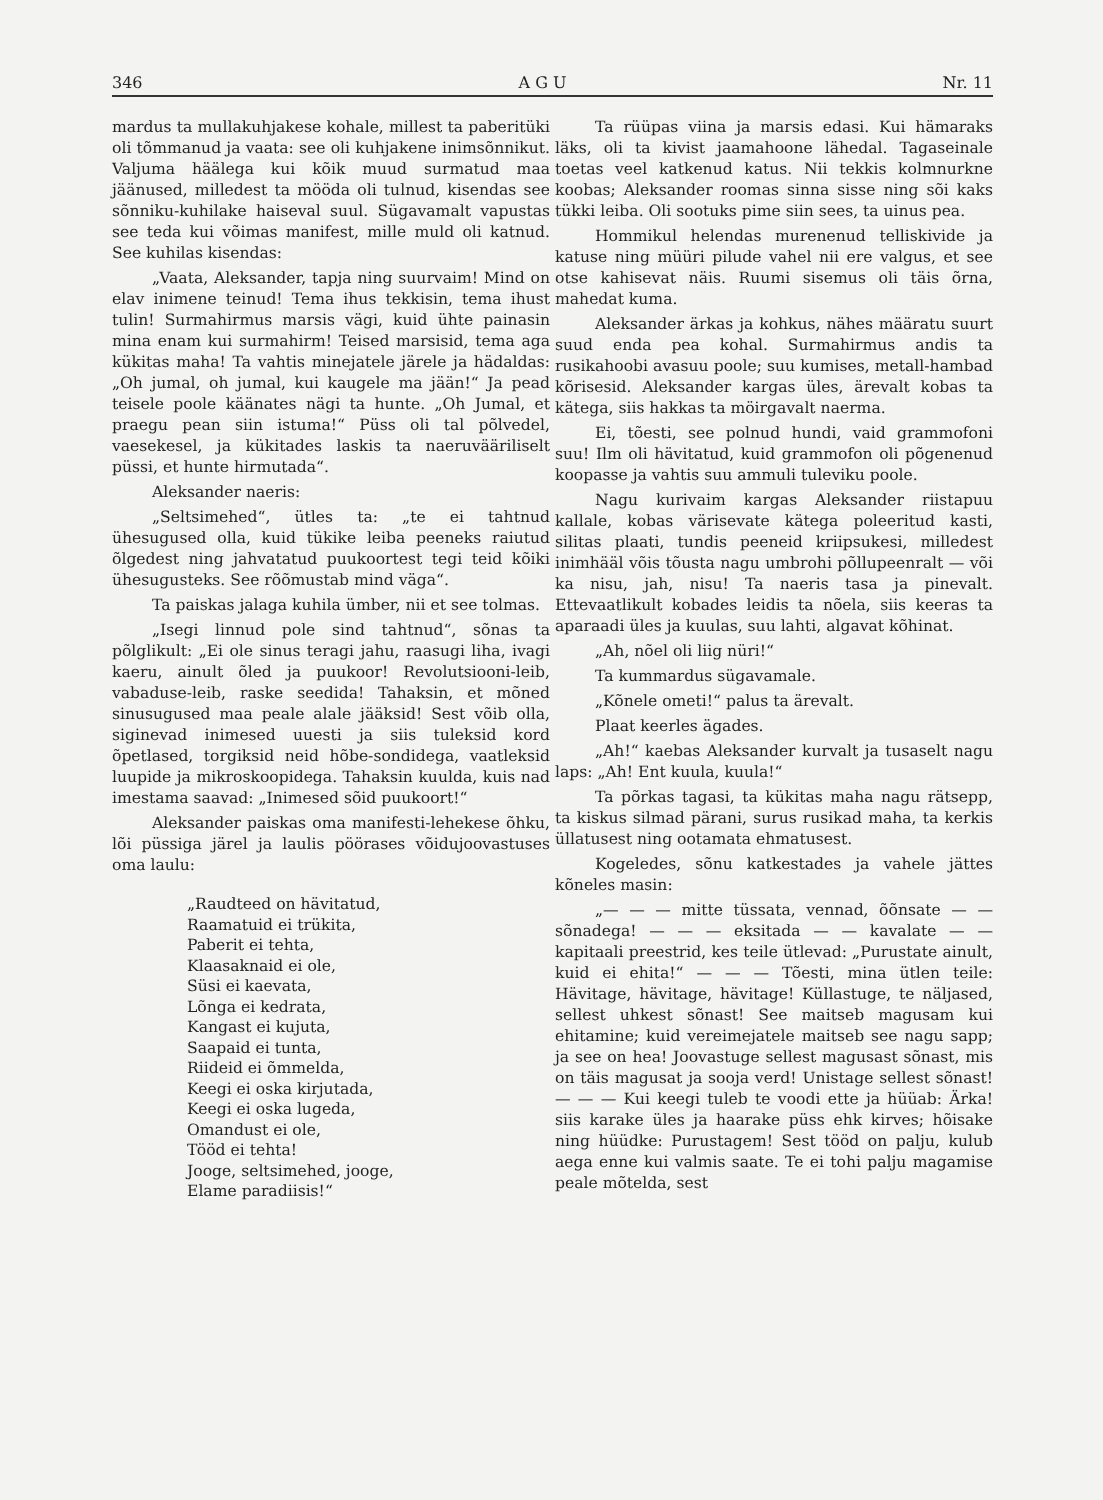346 A G U Nr. 11
mardus ta mullakuhjakese kohale, millest ta paberitüki oli tõmmanud ja vaata: see oli kuhjakene inimsõnnikut. Valjuma häälega kui kõik muud surmatud maa jäänused, milledest ta mööda oli tulnud, kisendas see sõnniku-kuhilake haiseval suul. Sügavamalt vapustas see teda kui võimas manifest, mille muld oli katnud. See kuhilas kisendas:
„Vaata, Aleksander, tapja ning suurvaim! Mind on elav inimene teinud! Tema ihus tekkisin, tema ihust tulin! Surmahirmus marsis vägi, kuid ühte painasin mina enam kui surmahirm! Teised marsisid, tema aga kükitas maha! Ta vahtis minejatele järele ja hädaldas: „Oh jumal, oh jumal, kui kaugele ma jään!“ Ja pead teisele poole käänates nägi ta hunte. „Oh Jumal, et praegu pean siin istuma!“ Püss oli tal põlvedel, vaesekesel, ja kükitades laskis ta naeruvääriliselt püssi, et hunte hirmutada“.
Aleksander naeris:
„Seltsimehed“, ütles ta: „te ei tahtnud ühesugused olla, kuid tükike leiba peeneks raiutud õlgedest ning jahvatatud puukoortest tegi teid kõiki ühesugusteks. See rõõmustab mind väga“.
Ta paiskas jalaga kuhila ümber, nii et see tolmas.
„Isegi linnud pole sind tahtnud“, sõnas ta põlglikult: „Ei ole sinus teragi jahu, raasugi liha, ivagi kaeru, ainult õled ja puukoor! Revolutsiooni-leib, vabaduse-leib, raske seedida! Tahaksin, et mõned sinusugused maa peale alale jääksid! Sest võib olla, siginevad inimesed uuesti ja siis tuleksid kord õpetlased, torgiksid neid hõbe-sondidega, vaatleksid luupide ja mikroskoopidega. Tahaksin kuulda, kuis nad imestama saavad: „Inimesed sõid puukoort!“
Aleksander paiskas oma manifesti-lehekese õhku, lõi püssiga järel ja laulis pöörases võidujoovastuses oma laulu:
„Raudteed on hävitatud,
Raamatuid ei trükita,
Paberit ei tehta,
Klaasaknaid ei ole,
Süsi ei kaevata,
Lõnga ei kedrata,
Kangast ei kujuta,
Saapaid ei tunta,
Riideid ei õmmelda,
Keegi ei oska kirjutada,
Keegi ei oska lugeda,
Omandust ei ole,
Tööd ei tehta!
Jooge, seltsimehed, jooge,
Elame paradiisis!“
Ta rüüpas viina ja marsis edasi. Kui hämaraks läks, oli ta kivist jaamahoone lähedal. Tagaseinale toetas veel katkenud katus. Nii tekkis kolmnurkne koobas; Aleksander roomas sinna sisse ning sõi kaks tükki leiba. Oli sootuks pime siin sees, ta uinus pea.
Hommikul helendas murenenud telliskivide ja katuse ning müüri pilude vahel nii ere valgus, et see otse kahisevat näis. Ruumi sisemus oli täis õrna, mahedat kuma.
Aleksander ärkas ja kohkus, nähes määratu suurt suud enda pea kohal. Surmahirmus andis ta rusikahoobi avasuu poole; suu kumises, metall-hambad kõrisesid. Aleksander kargas üles, ärevalt kobas ta kätega, siis hakkas ta möirgavalt naerma.
Ei, tõesti, see polnud hundi, vaid grammofoni suu! Ilm oli hävitatud, kuid grammofon oli põgenenud koopasse ja vahtis suu ammuli tuleviku poole.
Nagu kurivaim kargas Aleksander riistapuu kallale, kobas värisevate kätega poleeritud kasti, silitas plaati, tundis peeneid kriipsukesi, milledest inimhääl võis tõusta nagu umbrohi põllupeenralt — või ka nisu, jah, nisu! Ta naeris tasa ja pinevalt. Ettevaatlikult kobades leidis ta nõela, siis keeras ta aparaadi üles ja kuulas, suu lahti, algavat kõhinat.
„Ah, nõel oli liig nüri!“
Ta kummardus sügavamale.
„Kõnele ometi!“ palus ta ärevalt.
Plaat keerles ägades.
„Ah!“ kaebas Aleksander kurvalt ja tusaselt nagu laps: „Ah! Ent kuula, kuula!“
Ta põrkas tagasi, ta kükitas maha nagu rätsepp, ta kiskus silmad pärani, surus rusikad maha, ta kerkis üllatusest ning ootamata ehmatusest.
Kogeledes, sõnu katkestades ja vahele jättes kõneles masin:
„— — — mitte tüssata, vennad, õõnsate — — sõnadega! — — — eksitada — — kavalate — — kapitaali preestrid, kes teile ütlevad: „Purustate ainult, kuid ei ehita!“ — — — Tõesti, mina ütlen teile: Hävitage, hävitage, hävitage! Küllastuge, te näljased, sellest uhkest sõnast! See maitseb magusam kui ehitamine; kuid vereimejatele maitseb see nagu sapp; ja see on hea! Joovastuge sellest magusast sõnast, mis on täis magusat ja sooja verd! Unistage sellest sõnast! — — — Kui keegi tuleb te voodi ette ja hüüab: Ärka! siis karake üles ja haarake püss ehk kirves; hõisake ning hüüdke: Purustagem! Sest tööd on palju, kulub aega enne kui valmis saate. Te ei tohi palju magamise peale mõtelda, sest